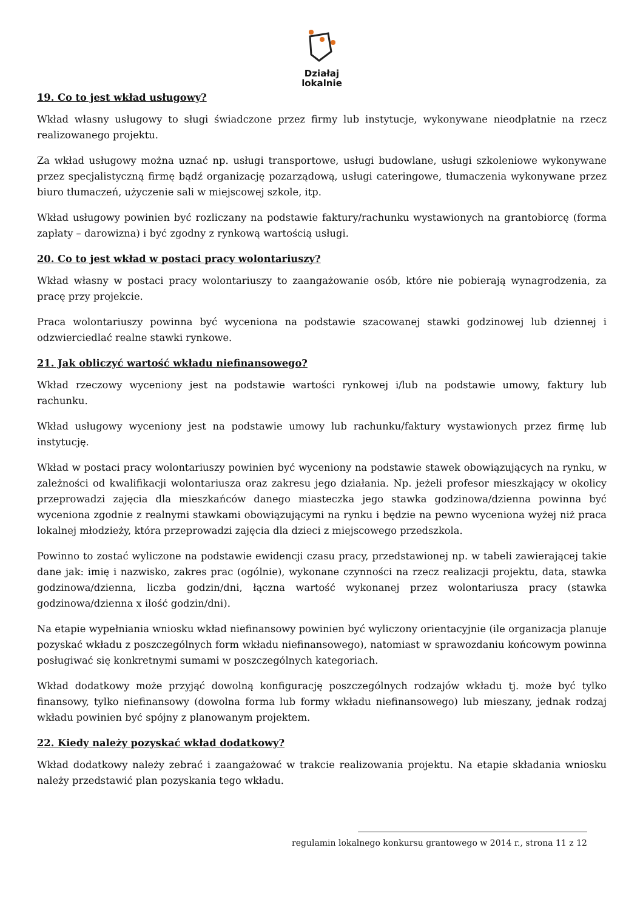Działaj
lokalnie
19. Co to jest wkład usługowy?
Wkład własny usługowy to sługi świadczone przez firmy lub instytucje, wykonywane nieodpłatnie na rzecz realizowanego projektu.
Za wkład usługowy można uznać np. usługi transportowe, usługi budowlane, usługi szkoleniowe wykonywane przez specjalistyczną firmę bądź organizację pozarządową, usługi cateringowe, tłumaczenia wykonywane przez biuro tłumaczeń, użyczenie sali w miejscowej szkole, itp.
Wkład usługowy powinien być rozliczany na podstawie faktury/rachunku wystawionych na grantobiorcę (forma zapłaty – darowizna) i być zgodny z rynkową wartością usługi.
20. Co to jest wkład w postaci pracy wolontariuszy?
Wkład własny w postaci pracy wolontariuszy to zaangażowanie osób, które nie pobierają wynagrodzenia, za pracę przy projekcie.
Praca wolontariuszy powinna być wyceniona na podstawie szacowanej stawki godzinowej lub dziennej i odzwierciedlać realne stawki rynkowe.
21. Jak obliczyć wartość wkładu niefinansowego?
Wkład rzeczowy wyceniony jest na podstawie wartości rynkowej i/lub na podstawie umowy, faktury lub rachunku.
Wkład usługowy wyceniony jest na podstawie umowy lub rachunku/faktury wystawionych przez firmę lub instytucję.
Wkład w postaci pracy wolontariuszy powinien być wyceniony na podstawie stawek obowiązujących na rynku, w zależności od kwalifikacji wolontariusza oraz zakresu jego działania. Np. jeżeli profesor mieszkający w okolicy przeprowadzi zajęcia dla mieszkańców danego miasteczka jego stawka godzinowa/dzienna powinna być wyceniona zgodnie z realnymi stawkami obowiązującymi na rynku i będzie na pewno wyceniona wyżej niż praca lokalnej młodzieży, która przeprowadzi zajęcia dla dzieci z miejscowego przedszkola.
Powinno to zostać wyliczone na podstawie ewidencji czasu pracy, przedstawionej np. w tabeli zawierającej takie dane jak: imię i nazwisko, zakres prac (ogólnie), wykonane czynności na rzecz realizacji projektu, data, stawka godzinowa/dzienna, liczba godzin/dni, łączna wartość wykonanej przez wolontariusza pracy (stawka godzinowa/dzienna x ilość godzin/dni).
Na etapie wypełniania wniosku wkład niefinansowy powinien być wyliczony orientacyjnie (ile organizacja planuje pozyskać wkładu z poszczególnych form wkładu niefinansowego), natomiast w sprawozdaniu końcowym powinna posługiwać się konkretnymi sumami w poszczególnych kategoriach.
Wkład dodatkowy może przyjąć dowolną konfigurację poszczególnych rodzajów wkładu tj. może być tylko finansowy, tylko niefinansowy (dowolna forma lub formy wkładu niefinansowego) lub mieszany, jednak rodzaj wkładu powinien być spójny z planowanym projektem.
22. Kiedy należy pozyskać wkład dodatkowy?
Wkład dodatkowy należy zebrać i zaangażować w trakcie realizowania projektu. Na etapie składania wniosku należy przedstawić plan pozyskania tego wkładu.
______________________________________________________
regulamin lokalnego konkursu grantowego w 2014 r., strona 11 z 12